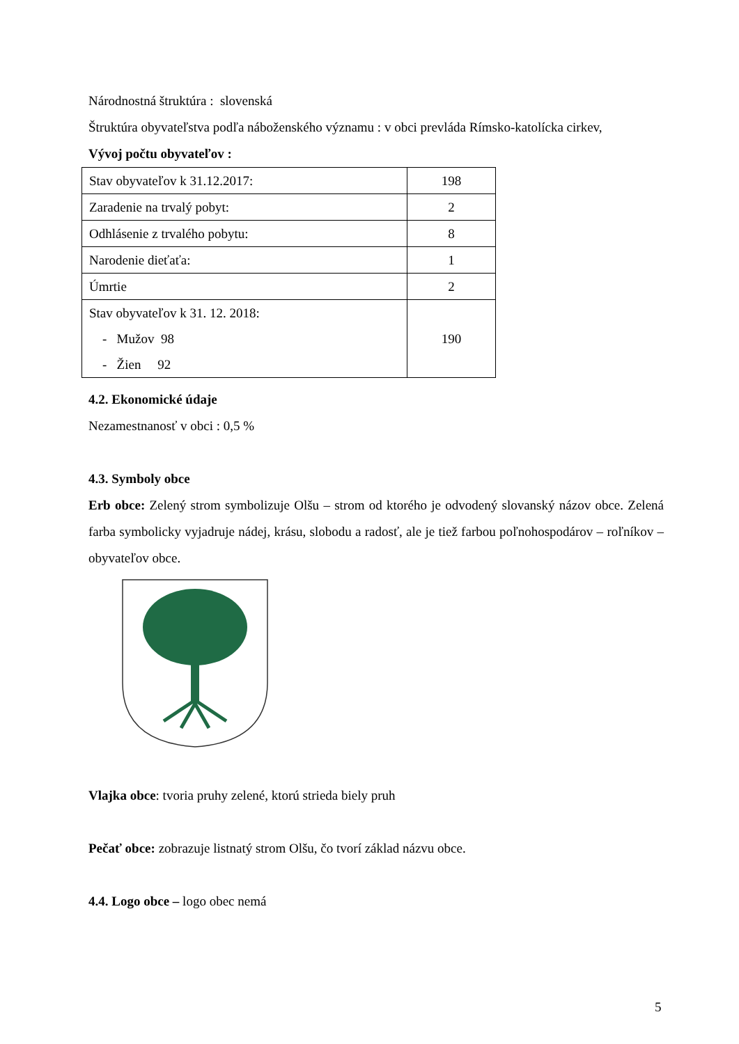Národnostná štruktúra : slovenská
Štruktúra obyvateľstva podľa náboženského významu : v obci prevláda Rímsko-katolícka cirkev,
Vývoj počtu obyvateľov :
| Stav obyvateľov k 31.12.2017: | 198 |
| Zaradenie na trvalý pobyt: | 2 |
| Odhlásenie z trvalého pobytu: | 8 |
| Narodenie dieťaťa: | 1 |
| Úmrtie | 2 |
| Stav obyvateľov k 31. 12. 2018: - Mužov 98 - Žien 92 | 190 |
4.2. Ekonomické údaje
Nezamestnanosť v obci : 0,5 %
4.3. Symboly obce
Erb obce: Zelený strom symbolizuje Olšu – strom od ktorého je odvodený slovanský názov obce. Zelená farba symbolicky vyjadruje nádej, krásu, slobodu a radosť, ale je tiež farbou poľnohospodárov – roľníkov – obyvateľov obce.
Vlajka obce: tvoria pruhy zelené, ktorú strieda biely pruh
Pečať obce: zobrazuje listnatý strom Olšu, čo tvorí základ názvu obce.
4.4. Logo obce – logo obec nemá
5